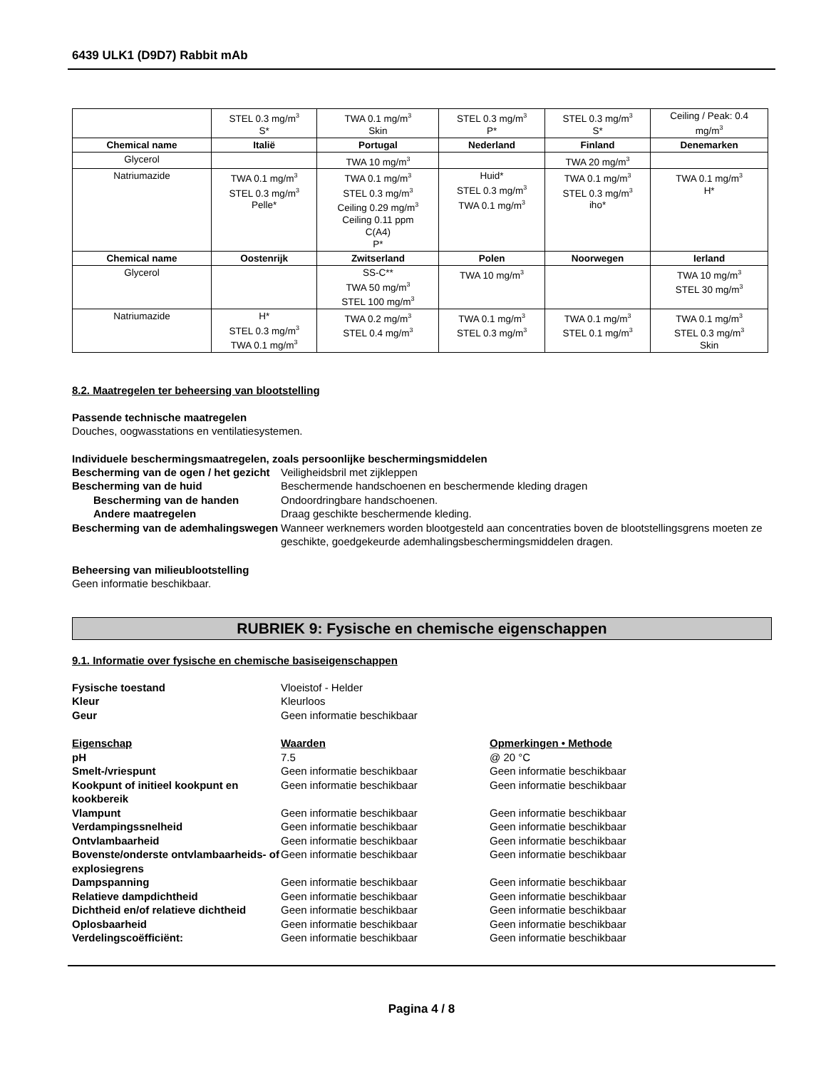6439 ULK1 (D9D7) Rabbit mAb
| | STEL 0.3 mg/m<sup>3</sup> S* | TWA 0.1 mg/m<sup>3</sup> Skin | STEL 0.3 mg/m<sup>3</sup> P* | STEL 0.3 mg/m<sup>3</sup> S* | Ceiling / Peak: 0.4 mg/m<sup>3</sup> |
| Chemical name | Italië | Portugal | Nederland | Finland | Denemarken |
| Glycerol | | TWA 10 mg/m<sup>3</sup> | | TWA 20 mg/m<sup>3</sup> | |
| Natriumazide | TWA 0.1 mg/m<sup>3</sup> STEL 0.3 mg/m<sup>3</sup> Pelle* | TWA 0.1 mg/m<sup>3</sup> STEL 0.3 mg/m<sup>3</sup> Ceiling 0.29 mg/m<sup>3</sup> Ceiling 0.11 ppm C(A4) P* | Huid* STEL 0.3 mg/m<sup>3</sup> TWA 0.1 mg/m<sup>3</sup> | TWA 0.1 mg/m<sup>3</sup> STEL 0.3 mg/m<sup>3</sup> iho* | TWA 0.1 mg/m<sup>3</sup> H* |
| Chemical name | Oostenrijk | Zwitserland | Polen | Noorwegen | Ierland |
| Glycerol | | SS-C** TWA 50 mg/m<sup>3</sup> STEL 100 mg/m<sup>3</sup> | TWA 10 mg/m<sup>3</sup> | | TWA 10 mg/m<sup>3</sup> STEL 30 mg/m<sup>3</sup> |
| Natriumazide | H* STEL 0.3 mg/m<sup>3</sup> TWA 0.1 mg/m<sup>3</sup> | TWA 0.2 mg/m<sup>3</sup> STEL 0.4 mg/m<sup>3</sup> | TWA 0.1 mg/m<sup>3</sup> STEL 0.3 mg/m<sup>3</sup> | TWA 0.1 mg/m<sup>3</sup> STEL 0.1 mg/m<sup>3</sup> | TWA 0.1 mg/m<sup>3</sup> STEL 0.3 mg/m<sup>3</sup> Skin |
8.2. Maatregelen ter beheersing van blootstelling
Passende technische maatregelen
Douches, oogwasstations en ventilatiesystemen.
Individuele beschermingsmaatregelen, zoals persoonlijke beschermingsmiddelen
Bescherming van de ogen / het gezicht
Veiligheidsbril met zijkleppen
Bescherming van de huid
Beschermende handschoenen en beschermende kleding dragen
Bescherming van de handen
Ondoordringbare handschoenen.
Andere maatregelen
Draag geschikte beschermende kleding.
Bescherming van de ademhalingswegen
Wanneer werknemers worden blootgesteld aan concentraties boven de blootstellingsgrens moeten ze geschikte, goedgekeurde ademhalingsbeschermingsmiddelen dragen.
Beheersing van milieublootstelling
Geen informatie beschikbaar.
RUBRIEK 9: Fysische en chemische eigenschappen
9.1. Informatie over fysische en chemische basiseigenschappen
Fysische toestand
Vloeistof - Helder
Kleur
Kleurloos
Geur
Geen informatie beschikbaar
Eigenschap
Waarden
Opmerkingen • Methode
pH
7.5
@ 20 °C
Smelt-/vriespunt
Geen informatie beschikbaar
Geen informatie beschikbaar
Kookpunt of initieel kookpunt en kookbereik
Geen informatie beschikbaar
Geen informatie beschikbaar
Vlampunt
Geen informatie beschikbaar
Geen informatie beschikbaar
Verdampingssnelheid
Geen informatie beschikbaar
Geen informatie beschikbaar
Ontvlambaarheid
Geen informatie beschikbaar
Geen informatie beschikbaar
Bovenste/onderste ontvlambaarheids- of explosiegrens
Geen informatie beschikbaar
Geen informatie beschikbaar
Dampspanning
Geen informatie beschikbaar
Geen informatie beschikbaar
Relatieve dampdichtheid
Geen informatie beschikbaar
Geen informatie beschikbaar
Dichtheid en/of relatieve dichtheid
Geen informatie beschikbaar
Geen informatie beschikbaar
Oplosbaarheid
Geen informatie beschikbaar
Geen informatie beschikbaar
Verdelingscoëfficiënt:
Geen informatie beschikbaar
Geen informatie beschikbaar
Pagina 4 / 8